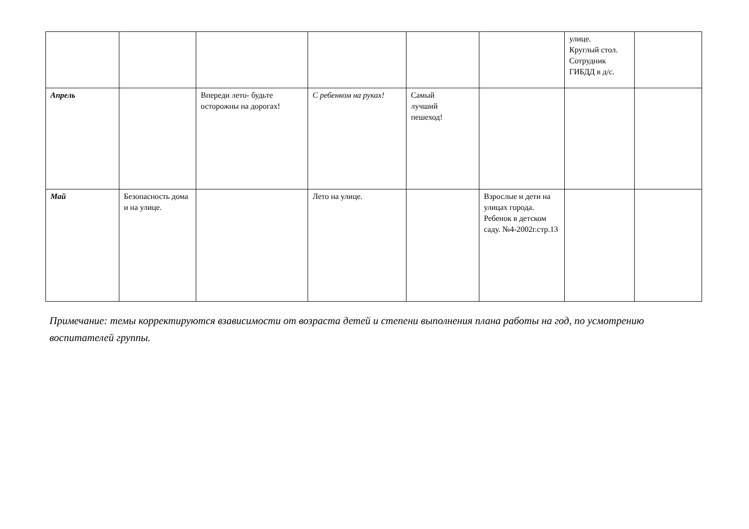| | | | | | | улице. Круглый стол. Сотрудник ГИБДД в д/с. | |
| Апрель | | Впереди лето- будьте осторожны на дорогах! | С ребенком на руках! | Самый лучший пешеход! | | | |
| Май | Безопасность дома и на улице. | | Лето на улице. | | Взрослые и дети на улицах города. Ребенок в детском саду. №4-2002г.стр.13 | | |
Примечание: темы корректируются взависимости от возраста детей и степени выполнения плана работы на год, по усмотрению воспитателей группы.